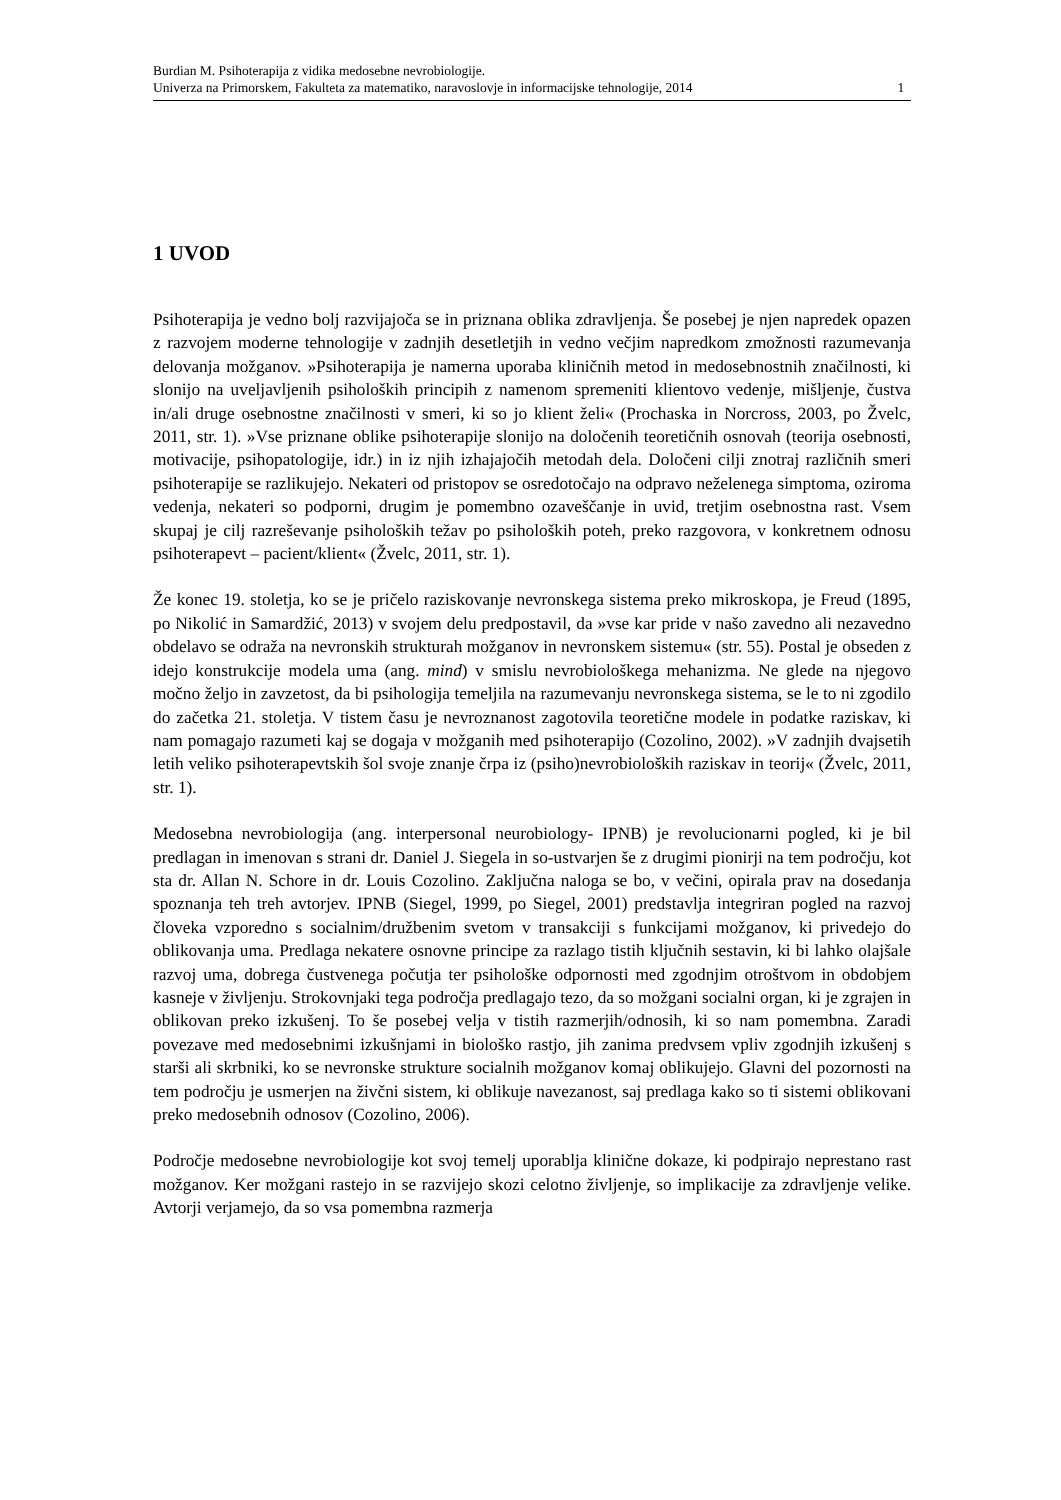Burdian M. Psihoterapija z vidika medosebne nevrobiologije.
Univerza na Primorskem, Fakulteta za matematiko, naravoslovje in informacijske tehnologije, 2014 1
1 UVOD
Psihoterapija je vedno bolj razvijajoča se in priznana oblika zdravljenja. Še posebej je njen napredek opazen z razvojem moderne tehnologije v zadnjih desetletjih in vedno večjim napredkom zmožnosti razumevanja delovanja možganov. »Psihoterapija je namerna uporaba kliničnih metod in medosebnostnih značilnosti, ki slonijo na uveljavljenih psiholoških principih z namenom spremeniti klientovo vedenje, mišljenje, čustva in/ali druge osebnostne značilnosti v smeri, ki so jo klient želi« (Prochaska in Norcross, 2003, po Žvelc, 2011, str. 1). »Vse priznane oblike psihoterapije slonijo na določenih teoretičnih osnovah (teorija osebnosti, motivacije, psihopatologije, idr.) in iz njih izhajajočih metodah dela. Določeni cilji znotraj različnih smeri psihoterapije se razlikujejo. Nekateri od pristopov se osredotočajo na odpravo neželenega simptoma, oziroma vedenja, nekateri so podporni, drugim je pomembno ozaveščanje in uvid, tretjim osebnostna rast. Vsem skupaj je cilj razreševanje psiholoških težav po psiholoških poteh, preko razgovora, v konkretnem odnosu psihoterapevt – pacient/klient« (Žvelc, 2011, str. 1).
Že konec 19. stoletja, ko se je pričelo raziskovanje nevronskega sistema preko mikroskopa, je Freud (1895, po Nikolić in Samardžić, 2013) v svojem delu predpostavil, da »vse kar pride v našo zavedno ali nezavedno obdelavo se odraža na nevronskih strukturah možganov in nevronskem sistemu« (str. 55). Postal je obseden z idejo konstrukcije modela uma (ang. mind) v smislu nevrobiološkega mehanizma. Ne glede na njegovo močno željo in zavzetost, da bi psihologija temeljila na razumevanju nevronskega sistema, se le to ni zgodilo do začetka 21. stoletja. V tistem času je nevroznanost zagotovila teoretične modele in podatke raziskav, ki nam pomagajo razumeti kaj se dogaja v možganih med psihoterapijo (Cozolino, 2002). »V zadnjih dvajsetih letih veliko psihoterapevtskih šol svoje znanje črpa iz (psiho)nevrobioloških raziskav in teorij« (Žvelc, 2011, str. 1).
Medosebna nevrobiologija (ang. interpersonal neurobiology- IPNB) je revolucionarni pogled, ki je bil predlagan in imenovan s strani dr. Daniel J. Siegela in so-ustvarjen še z drugimi pionirji na tem področju, kot sta dr. Allan N. Schore in dr. Louis Cozolino. Zaključna naloga se bo, v večini, opirala prav na dosedanja spoznanja teh treh avtorjev. IPNB (Siegel, 1999, po Siegel, 2001) predstavlja integriran pogled na razvoj človeka vzporedno s socialnim/družbenim svetom v transakciji s funkcijami možganov, ki privedejo do oblikovanja uma. Predlaga nekatere osnovne principe za razlago tistih ključnih sestavin, ki bi lahko olajšale razvoj uma, dobrega čustvenega počutja ter psihološke odpornosti med zgodnjim otroštvom in obdobjem kasneje v življenju. Strokovnjaki tega področja predlagajo tezo, da so možgani socialni organ, ki je zgrajen in oblikovan preko izkušenj. To še posebej velja v tistih razmerjih/odnosih, ki so nam pomembna. Zaradi povezave med medosebnimi izkušnjami in biološko rastjo, jih zanima predvsem vpliv zgodnjih izkušenj s starši ali skrbniki, ko se nevronske strukture socialnih možganov komaj oblikujejo. Glavni del pozornosti na tem področju je usmerjen na živčni sistem, ki oblikuje navezanost, saj predlaga kako so ti sistemi oblikovani preko medosebnih odnosov (Cozolino, 2006).
Področje medosebne nevrobiologije kot svoj temelj uporablja klinične dokaze, ki podpirajo neprestano rast možganov. Ker možgani rastejo in se razvijejo skozi celotno življenje, so implikacije za zdravljenje velike. Avtorji verjamejo, da so vsa pomembna razmerja